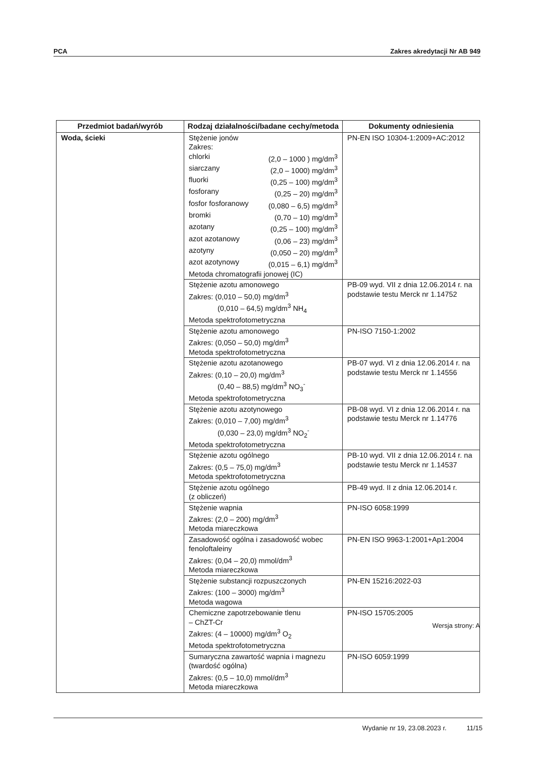PCA Zakres akredytacji Nr AB 949
| Przedmiot badań/wyrób | Rodzaj działalności/badane cechy/metoda | Dokumenty odniesienia |
| --- | --- | --- |
| Woda, ścieki | Stężenie jonów Zakres: chlorki (2,0 – 1000 ) mg/dm<sup>3</sup> siarczany (2,0 – 1000) mg/dm<sup>3</sup> fluorki (0,25 – 100) mg/dm<sup>3</sup> fosforany (0,25 – 20) mg/dm<sup>3</sup> fosfor fosforanowy (0,080 – 6,5) mg/dm<sup>3</sup> bromki (0,70 – 10) mg/dm<sup>3</sup> azotany (0,25 – 100) mg/dm<sup>3</sup> azot azotanowy (0,06 – 23) mg/dm<sup>3</sup> azotyny (0,050 – 20) mg/dm<sup>3</sup> azot azotynowy (0,015 – 6,1) mg/dm<sup>3</sup> Metoda chromatografii jonowej (IC) | PN-EN ISO 10304-1:2009+AC:2012 |
| | Stężenie azotu amonowego Zakres: (0,010 – 50,0) mg/dm<sup>3</sup> (0,010 – 64,5) mg/dm<sup>3</sup> NH<sub>4</sub> Metoda spektrofotometryczna | PB-09 wyd. VII z dnia 12.06.2014 r. na podstawie testu Merck nr 1.14752 |
| | Stężenie azotu amonowego Zakres: (0,050 – 50,0) mg/dm<sup>3</sup> Metoda spektrofotometryczna | PN-ISO 7150-1:2002 |
| | Stężenie azotu azotanowego Zakres: (0,10 – 20,0) mg/dm<sup>3</sup> (0,40 – 88,5) mg/dm<sup>3</sup> NO<sub>3</sub><sup>-</sup> Metoda spektrofotometryczna | PB-07 wyd. VI z dnia 12.06.2014 r. na podstawie testu Merck nr 1.14556 |
| | Stężenie azotu azotynowego Zakres: (0,010 – 7,00) mg/dm<sup>3</sup> (0,030 – 23,0) mg/dm<sup>3</sup> NO<sub>2</sub><sup>-</sup> Metoda spektrofotometryczna | PB-08 wyd. VI z dnia 12.06.2014 r. na podstawie testu Merck nr 1.14776 |
| | Stężenie azotu ogólnego Zakres: (0,5 – 75,0) mg/dm<sup>3</sup> Metoda spektrofotometryczna | PB-10 wyd. VII z dnia 12.06.2014 r. na podstawie testu Merck nr 1.14537 |
| | Stężenie azotu ogólnego (z obliczeń) | PB-49 wyd. II z dnia 12.06.2014 r. |
| | Stężenie wapnia Zakres: (2,0 – 200) mg/dm<sup>3</sup> Metoda miareczkowa | PN-ISO 6058:1999 |
| | Zasadowość ogólna i zasadowość wobec fenoloftaleiny Zakres: (0,04 – 20,0) mmol/dm<sup>3</sup> Metoda miareczkowa | PN-EN ISO 9963-1:2001+Ap1:2004 |
| | Stężenie substancji rozpuszczonych Zakres: (100 – 3000) mg/dm<sup>3</sup> Metoda wagowa | PN-EN 15216:2022-03 |
| | Chemiczne zapotrzebowanie tlenu – ChZT-Cr Zakres: (4 – 10000) mg/dm<sup>3</sup> O<sub>2</sub> Metoda spektrofotometryczna | PN-ISO 15705:2005 |
| | Sumaryczna zawartość wapnia i magnezu (twardość ogólna) Zakres: (0,5 – 10,0) mmol/dm<sup>3</sup> Metoda miareczkowa | PN-ISO 6059:1999 |
Wersja strony: A
Wydanie nr 19, 23.08.2023 r. 11/15